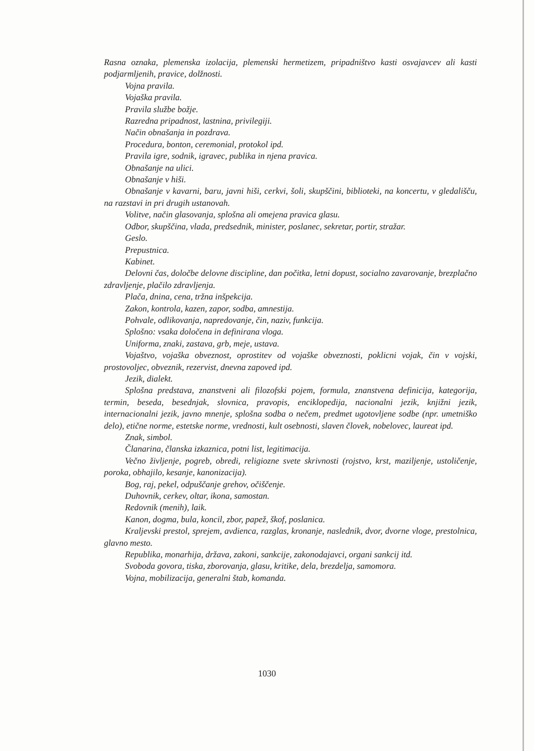Rasna oznaka, plemenska izolacija, plemenski hermetizem, pripadništvo kasti osvajavcev ali kasti podjarmljenih, pravice, dolžnosti.
Vojna pravila.
Vojaška pravila.
Pravila službe božje.
Razredna pripadnost, lastnina, privilegiji.
Način obnašanja in pozdrava.
Procedura, bonton, ceremonial, protokol ipd.
Pravila igre, sodnik, igravec, publika in njena pravica.
Obnašanje na ulici.
Obnašanje v hiši.
Obnašanje v kavarni, baru, javni hiši, cerkvi, šoli, skupščini, biblioteki, na koncertu, v gledališču, na razstavi in pri drugih ustanovah.
Volitve, način glasovanja, splošna ali omejena pravica glasu.
Odbor, skupščina, vlada, predsednik, minister, poslanec, sekretar, portir, stražar.
Geslo.
Prepustnica.
Kabinet.
Delovni čas, določbe delovne discipline, dan počitka, letni dopust, socialno zavarovanje, brezplačno zdravljenje, plačilo zdravljenja.
Plača, dnina, cena, tržna inšpekcija.
Zakon, kontrola, kazen, zapor, sodba, amnestija.
Pohvale, odlikovanja, napredovanje, čin, naziv, funkcija.
Splošno: vsaka določena in definirana vloga.
Uniforma, znaki, zastava, grb, meje, ustava.
Vojaštvo, vojaška obveznost, oprostitev od vojaške obveznosti, poklicni vojak, čin v vojski, prostovoljec, obveznik, rezervist, dnevna zapoved ipd.
Jezik, dialekt.
Splošna predstava, znanstveni ali filozofski pojem, formula, znanstvena definicija, kategorija, termin, beseda, besednjak, slovnica, pravopis, enciklopedija, nacionalni jezik, knjižni jezik, internacionalni jezik, javno mnenje, splošna sodba o nečem, predmet ugotovljene sodbe (npr. umetniško delo), etične norme, estetske norme, vrednosti, kult osebnosti, slaven človek, nobelovec, laureat ipd.
Znak, simbol.
Članarina, članska izkaznica, potni list, legitimacija.
Večno življenje, pogreb, obredi, religiozne svete skrivnosti (rojstvo, krst, maziljenje, ustoličenje, poroka, obhajilo, kesanje, kanonizacija).
Bog, raj, pekel, odpuščanje grehov, očiščenje.
Duhovnik, cerkev, oltar, ikona, samostan.
Redovnik (menih), laik.
Kanon, dogma, bula, koncil, zbor, papež, škof, poslanica.
Kraljevski prestol, sprejem, avdienca, razglas, kronanje, naslednik, dvor, dvorne vloge, prestolnica, glavno mesto.
Republika, monarhija, država, zakoni, sankcije, zakonodajavci, organi sankcij itd.
Svoboda govora, tiska, zborovanja, glasu, kritike, dela, brezdelja, samomora.
Vojna, mobilizacija, generalni štab, komanda.
1030